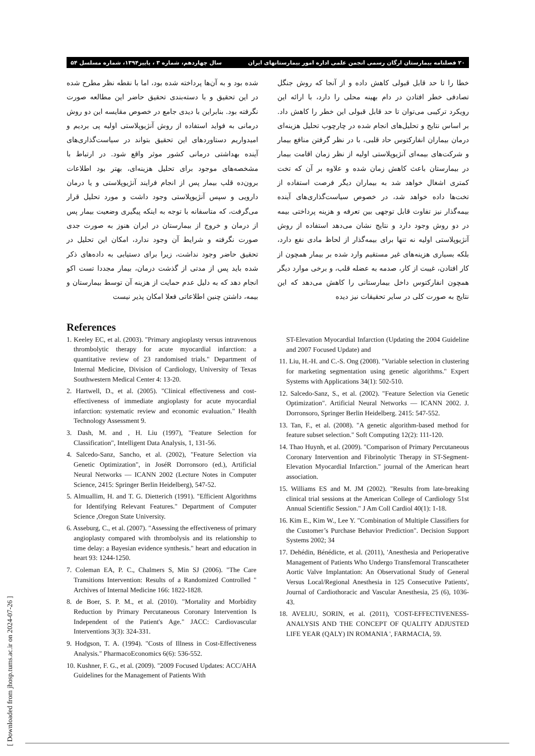۲۰ فصلنامه بیمارستان ارگان رسمی انجمن علمی اداره امور بیمارستانهای ایران سال چهاردهم، شماره ۳ ، پاییز۱۳۹۴، شماره مسلسل ۵۴
خطا را تا حد قابل قبولی کاهش داده و از آنجا که روش جنگل تصادفی خطر افتادن در دام بهینه محلی را دارد، با ارائه این رویکرد ترکیبی می‌توان تا حد قابل قبولی این خطر را کاهش داد. بر اساس نتایج و تحلیل‌های انجام شده در چارچوب تحلیل هزینه‌ای درمان بیماران انفارکتوس حاد قلبی، با در نظر گرفتن منافع بیمار و شرکت‌های بیمه‌ای آنژیوپلاستی اولیه از نظر زمان اقامت بیمار در بیمارستان باعث کاهش زمان شده و علاوه بر آن که تخت کمتری اشغال خواهد شد به بیماران دیگر فرصت استفاده از تخت‌ها داده خواهد شد، در خصوص سیاست‌گذاری‌های آینده بیمه‌گذار نیز تفاوت قابل توجهی بین تعرفه و هزینه پرداختی بیمه در دو روش وجود دارد و نتایج نشان می‌دهد استفاده از روش آنژیوپلاستی اولیه نه تنها برای بیمه‌گذار از لحاظ مادی نفع دارد، بلکه بسیاری هزینه‌های غیر مستقیم وارد شده بر بیمار همچون از کار افتادن، غیبت از کار، صدمه به عضله قلب، و برخی موارد دیگر همچون انفارکتوس داخل بیمارستانی را کاهش می‌دهد که این نتایج به صورت کلی در سایر تحقیقات نیز دیده
شده بود و به آن‌ها پرداخته شده بود، اما با نقطه نظر مطرح شده در این تحقیق و با دسته‌بندی تحقیق حاضر این مطالعه صورت نگرفته بود. بنابراین با دیدی جامع در خصوص مقایسه این دو روش درمانی به فواید استفاده از روش آنژیوپلاستی اولیه پی بردیم و امیدواریم دستاوردهای این تحقیق بتواند در سیاست‌گذاری‌های آینده بهداشتی درمانی کشور موثر واقع شود. در ارتباط با مشخصه‌های موجود برای تحلیل هزینه‌ای، بهتر بود اطلاعات برون‌ده قلب بیمار پس از انجام فرایند آنژیوپلاستی و یا درمان دارویی و سپس آنژیوپلاستی وجود داشت و مورد تحلیل قرار می‌گرفت، که متاسفانه با توجه به اینکه پیگیری وضعیت بیمار پس از درمان و خروج از بیمارستان در ایران هنوز به صورت جدی صورت نگرفته و شرایط آن وجود ندارد، امکان این تحلیل در تحقیق حاضر وجود نداشت، زیرا برای دستیابی به داده‌های ذکر شده باید پس از مدتی از گذشت درمان، بیمار مجددا تست اکو انجام دهد که به دلیل عدم حمایت از هزینه آن توسط بیمارستان و بیمه، داشتن چنین اطلاعاتی فعلا امکان پذیر نیست
References
1. Keeley EC, et al. (2003). "Primary angioplasty versus intravenous thrombolytic therapy for acute myocardial infarction: a quantitative review of 23 randomised trials." Department of Internal Medicine, Division of Cardiology, University of Texas Southwestern Medical Center 4: 13-20.
2. Hartwell, D., et al. (2005). "Clinical effectiveness and cost-effectiveness of immediate angioplasty for acute myocardial infarction: systematic review and economic evaluation." Health Technology Assessment 9.
3. Dash, M. and , H. Liu (1997), "Feature Selection for Classification", Intelligent Data Analysis, 1, 131-56.
4. Salcedo-Sanz, Sancho, et al. (2002), "Feature Selection via Genetic Optimization", in JoséR Dorronsoro (ed.), Artificial Neural Networks — ICANN 2002 (Lecture Notes in Computer Science, 2415: Springer Berlin Heidelberg), 547-52.
5. Almuallim, H. and T. G. Dietterich (1991). "Efficient Algorithms for Identifying Relevant Features." Department of Computer Science ,Oregon State University.
6. Asseburg, C., et al. (2007). "Assessing the effectiveness of primary angioplasty compared with thrombolysis and its relationship to time delay: a Bayesian evidence synthesis." heart and education in heart 93: 1244-1250.
7. Coleman EA, P. C., Chalmers S, Min SJ (2006). "The Care Transitions Intervention: Results of a Randomized Controlled " Archives of Internal Medicine 166: 1822-1828.
8. de Boer, S. P. M., et al. (2010). "Mortality and Morbidity Reduction by Primary Percutaneous Coronary Intervention Is Independent of the Patient's Age." JACC: Cardiovascular Interventions 3(3): 324-331.
9. Hodgson, T. A. (1994). "Costs of Illness in Cost-Effectiveness Analysis." PharmacoEconomics 6(6): 536-552.
10. Kushner, F. G., et al. (2009). "2009 Focused Updates: ACC/AHA Guidelines for the Management of Patients With
ST-Elevation Myocardial Infarction (Updating the 2004 Guideline and 2007 Focused Update) and
11. Liu, H.-H. and C.-S. Ong (2008). "Variable selection in clustering for marketing segmentation using genetic algorithms." Expert Systems with Applications 34(1): 502-510.
12. Salcedo-Sanz, S., et al. (2002). "Feature Selection via Genetic Optimization". Artificial Neural Networks — ICANN 2002. J. Dorronsoro, Springer Berlin Heidelberg. 2415: 547-552.
13. Tan, F., et al. (2008). "A genetic algorithm-based method for feature subset selection." Soft Computing 12(2): 111-120.
14. Thao Huynh, et al. (2009). "Comparison of Primary Percutaneous Coronary Intervention and Fibrinolytic Therapy in ST-Segment-Elevation Myocardial Infarction." journal of the American heart association.
15. Williams ES and M. JM (2002). "Results from late-breaking clinical trial sessions at the American College of Cardiology 51st Annual Scientific Session." J Am Coll Cardiol 40(1): 1-18.
16. Kim E., Kim W., Lee Y. "Combination of Multiple Classifiers for the Customer’s Purchase Behavior Prediction". Decision Support Systems 2002; 34
17. Dehédin, Bénédicte, et al. (2011), 'Anesthesia and Perioperative Management of Patients Who Undergo Transfemoral Transcatheter Aortic Valve Implantation: An Observational Study of General Versus Local/Regional Anesthesia in 125 Consecutive Patients', Journal of Cardiothoracic and Vascular Anesthesia, 25 (6), 1036-43.
18. AVELIU, SORIN, et al. (2011), 'COST-EFFECTIVENESS-ANALYSIS AND THE CONCEPT OF QUALITY ADJUSTED LIFE YEAR (QALY) IN ROMANIA ', FARMACIA, 59.
[ Downloaded from jhosp.tums.ac.ir on 2024-07-26 ]